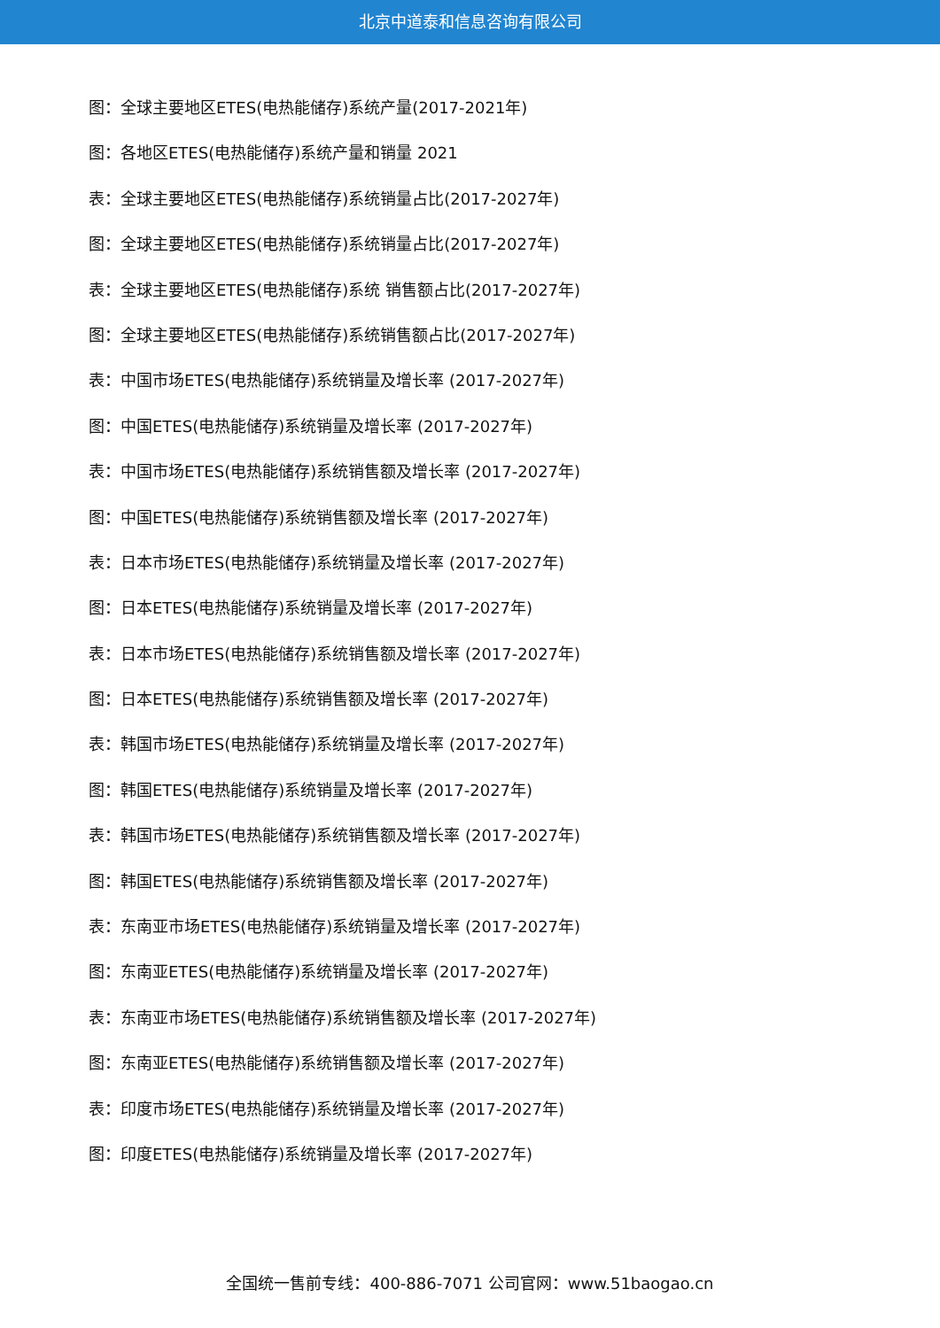北京中道泰和信息咨询有限公司
图：全球主要地区ETES(电热能储存)系统产量(2017-2021年)
图：各地区ETES(电热能储存)系统产量和销量 2021
表：全球主要地区ETES(电热能储存)系统销量占比(2017-2027年)
图：全球主要地区ETES(电热能储存)系统销量占比(2017-2027年)
表：全球主要地区ETES(电热能储存)系统 销售额占比(2017-2027年)
图：全球主要地区ETES(电热能储存)系统销售额占比(2017-2027年)
表：中国市场ETES(电热能储存)系统销量及增长率 (2017-2027年)
图：中国ETES(电热能储存)系统销量及增长率 (2017-2027年)
表：中国市场ETES(电热能储存)系统销售额及增长率 (2017-2027年)
图：中国ETES(电热能储存)系统销售额及增长率 (2017-2027年)
表：日本市场ETES(电热能储存)系统销量及增长率 (2017-2027年)
图：日本ETES(电热能储存)系统销量及增长率 (2017-2027年)
表：日本市场ETES(电热能储存)系统销售额及增长率 (2017-2027年)
图：日本ETES(电热能储存)系统销售额及增长率 (2017-2027年)
表：韩国市场ETES(电热能储存)系统销量及增长率 (2017-2027年)
图：韩国ETES(电热能储存)系统销量及增长率 (2017-2027年)
表：韩国市场ETES(电热能储存)系统销售额及增长率 (2017-2027年)
图：韩国ETES(电热能储存)系统销售额及增长率 (2017-2027年)
表：东南亚市场ETES(电热能储存)系统销量及增长率 (2017-2027年)
图：东南亚ETES(电热能储存)系统销量及增长率 (2017-2027年)
表：东南亚市场ETES(电热能储存)系统销售额及增长率 (2017-2027年)
图：东南亚ETES(电热能储存)系统销售额及增长率 (2017-2027年)
表：印度市场ETES(电热能储存)系统销量及增长率 (2017-2027年)
图：印度ETES(电热能储存)系统销量及增长率 (2017-2027年)
全国统一售前专线：400-886-7071 公司官网：www.51baogao.cn